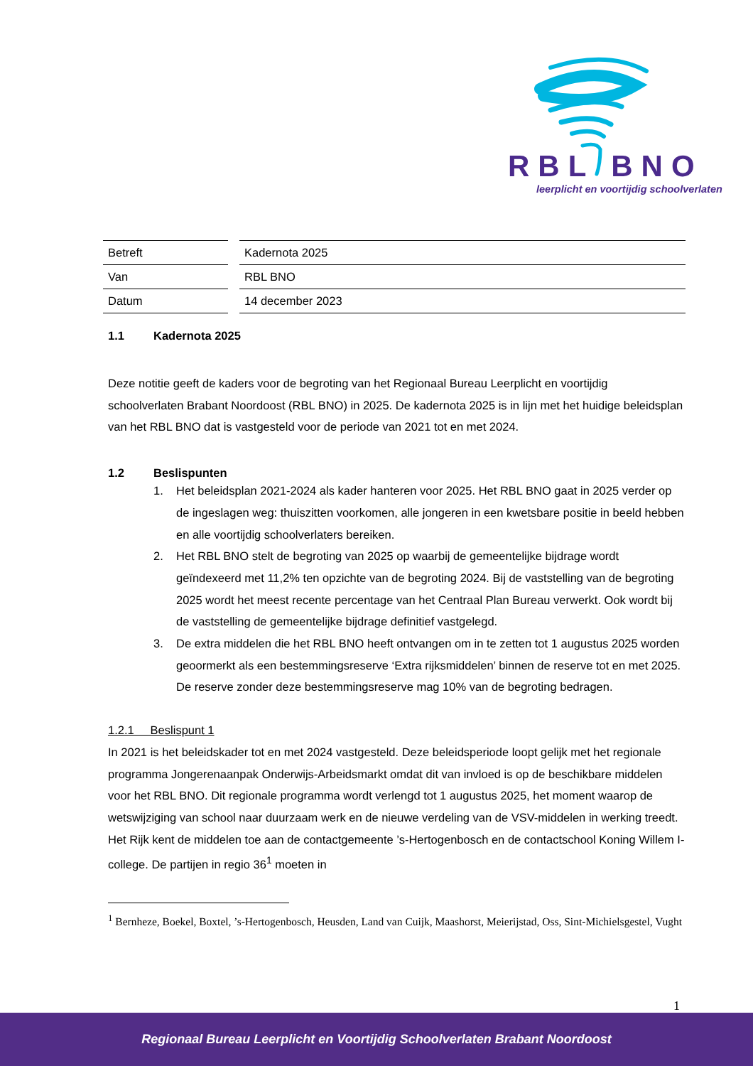RBL BNO
leerplicht en voortijdig schoolverlaten
| Betreft | Kadernota 2025 |
| Van | RBL BNO |
| Datum | 14 december 2023 |
1.1 Kadernota 2025
Deze notitie geeft de kaders voor de begroting van het Regionaal Bureau Leerplicht en voortijdig schoolverlaten Brabant Noordoost (RBL BNO) in 2025. De kadernota 2025 is in lijn met het huidige beleidsplan van het RBL BNO dat is vastgesteld voor de periode van 2021 tot en met 2024.
1.2 Beslispunten
1. Het beleidsplan 2021-2024 als kader hanteren voor 2025. Het RBL BNO gaat in 2025 verder op de ingeslagen weg: thuiszitten voorkomen, alle jongeren in een kwetsbare positie in beeld hebben en alle voortijdig schoolverlaters bereiken.
2. Het RBL BNO stelt de begroting van 2025 op waarbij de gemeentelijke bijdrage wordt geïndexeerd met 11,2% ten opzichte van de begroting 2024. Bij de vaststelling van de begroting 2025 wordt het meest recente percentage van het Centraal Plan Bureau verwerkt. Ook wordt bij de vaststelling de gemeentelijke bijdrage definitief vastgelegd.
3. De extra middelen die het RBL BNO heeft ontvangen om in te zetten tot 1 augustus 2025 worden geoormerkt als een bestemmingsreserve ‘Extra rijksmiddelen’ binnen de reserve tot en met 2025. De reserve zonder deze bestemmingsreserve mag 10% van de begroting bedragen.
1.2.1 Beslispunt 1
In 2021 is het beleidskader tot en met 2024 vastgesteld. Deze beleidsperiode loopt gelijk met het regionale programma Jongerenaanpak Onderwijs-Arbeidsmarkt omdat dit van invloed is op de beschikbare middelen voor het RBL BNO. Dit regionale programma wordt verlengd tot 1 augustus 2025, het moment waarop de wetswijziging van school naar duurzaam werk en de nieuwe verdeling van de VSV-middelen in werking treedt. Het Rijk kent de middelen toe aan de contactgemeente ’s-Hertogenbosch en de contactschool Koning Willem I-college. De partijen in regio 36<sup>1</sup> moeten in
<sup>1</sup> Bernheze, Boekel, Boxtel, ’s-Hertogenbosch, Heusden, Land van Cuijk, Maashorst, Meierijstad, Oss, Sint-Michielsgestel, Vught
1
Regionaal Bureau Leerplicht en Voortijdig Schoolverlaten Brabant Noordoost